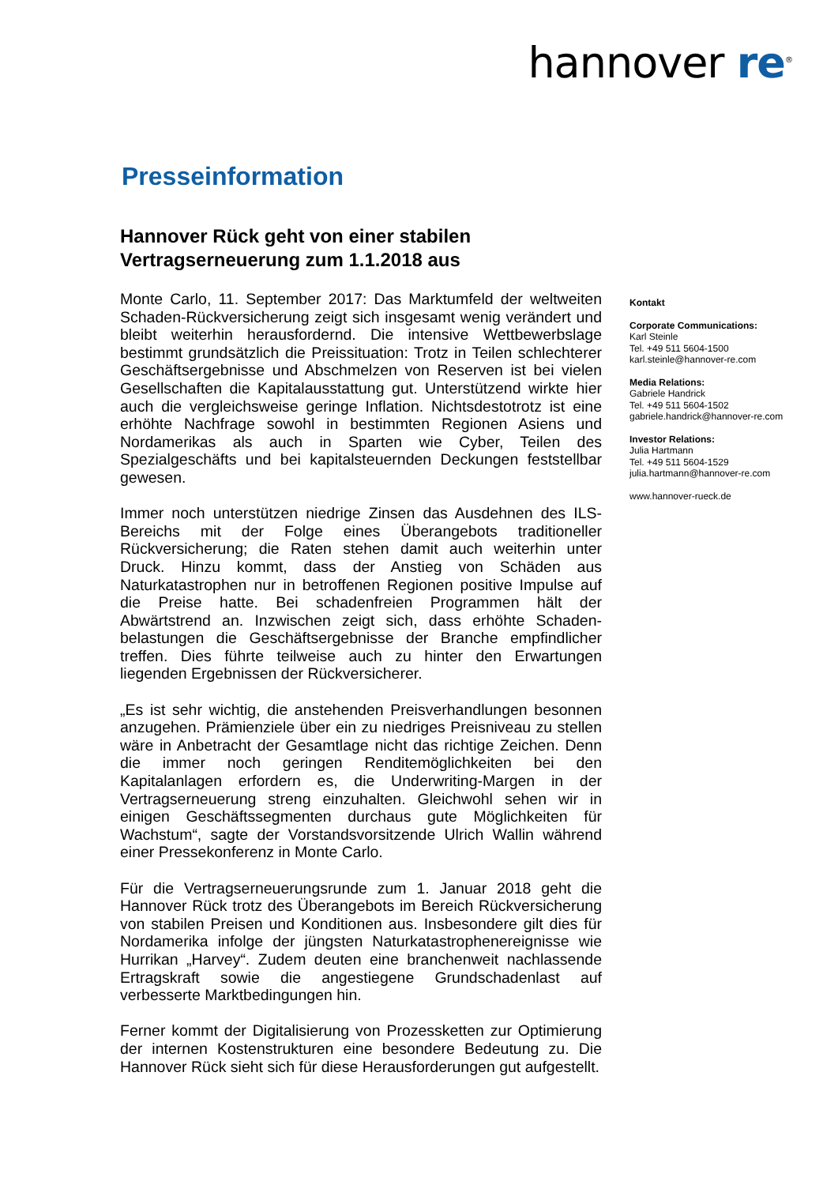hannover re<sup>®</sup>
Presseinformation
Hannover Rück geht von einer stabilen
Vertragserneuerung zum 1.1.2018 aus
Monte Carlo, 11. September 2017: Das Marktumfeld der weltweiten Schaden-Rückversicherung zeigt sich insgesamt wenig verändert und bleibt weiterhin herausfordernd. Die intensive Wettbewerbslage bestimmt grundsätzlich die Preissituation: Trotz in Teilen schlechterer Geschäftsergebnisse und Abschmelzen von Reserven ist bei vielen Gesellschaften die Kapitalausstattung gut. Unterstützend wirkte hier auch die vergleichsweise geringe Inflation. Nichtsdestotrotz ist eine erhöhte Nachfrage sowohl in bestimmten Regionen Asiens und Nordamerikas als auch in Sparten wie Cyber, Teilen des Spezialgeschäfts und bei kapitalsteuernden Deckungen feststellbar gewesen.
Immer noch unterstützen niedrige Zinsen das Ausdehnen des ILS-Bereichs mit der Folge eines Überangebots traditioneller Rückversicherung; die Raten stehen damit auch weiterhin unter Druck. Hinzu kommt, dass der Anstieg von Schäden aus Naturkatastrophen nur in betroffenen Regionen positive Impulse auf die Preise hatte. Bei schadenfreien Programmen hält der Abwärtstrend an. Inzwischen zeigt sich, dass erhöhte Schaden-belastungen die Geschäftsergebnisse der Branche empfindlicher treffen. Dies führte teilweise auch zu hinter den Erwartungen liegenden Ergebnissen der Rückversicherer.
„Es ist sehr wichtig, die anstehenden Preisverhandlungen besonnen anzugehen. Prämienziele über ein zu niedriges Preisniveau zu stellen wäre in Anbetracht der Gesamtlage nicht das richtige Zeichen. Denn die immer noch geringen Renditemöglichkeiten bei den Kapitalanlagen erfordern es, die Underwriting-Margen in der Vertragserneuerung streng einzuhalten. Gleichwohl sehen wir in einigen Geschäftssegmenten durchaus gute Möglichkeiten für Wachstum“, sagte der Vorstandsvorsitzende Ulrich Wallin während einer Pressekonferenz in Monte Carlo.
Für die Vertragserneuerungsrunde zum 1. Januar 2018 geht die Hannover Rück trotz des Überangebots im Bereich Rückversicherung von stabilen Preisen und Konditionen aus. Insbesondere gilt dies für Nordamerika infolge der jüngsten Naturkatastrophenereignisse wie Hurrikan „Harvey“. Zudem deuten eine branchenweit nachlassende Ertragskraft sowie die angestiegene Grundschadenlast auf verbesserte Marktbedingungen hin.
Ferner kommt der Digitalisierung von Prozessketten zur Optimierung der internen Kostenstrukturen eine besondere Bedeutung zu. Die Hannover Rück sieht sich für diese Herausforderungen gut aufgestellt.
Kontakt
Corporate Communications:
Karl Steinle
Tel. +49 511 5604-1500
karl.steinle@hannover-re.com
Media Relations:
Gabriele Handrick
Tel. +49 511 5604-1502
gabriele.handrick@hannover-re.com
Investor Relations:
Julia Hartmann
Tel. +49 511 5604-1529
julia.hartmann@hannover-re.com
www.hannover-rueck.de